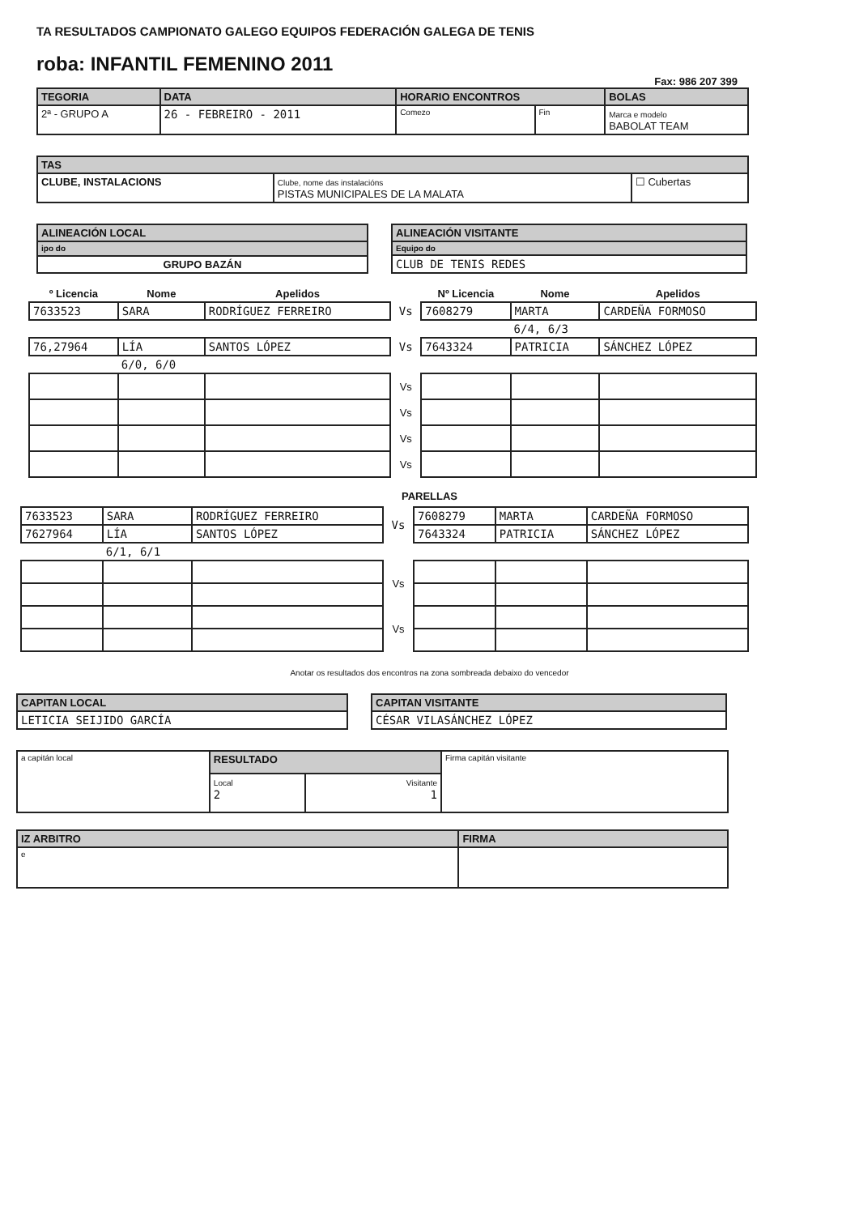TA RESULTADOS CAMPIONATO GALEGO EQUIPOS FEDERACIÓN GALEGA DE TENIS
roba: INFANTIL FEMENINO 2011
Fax: 986 207 399
| TEGORIA | DATA | HORARIO ENCONTROS | | BOLAS |
| --- | --- | --- | --- | --- |
| 2ª - GRUPO A | 26 - FEBREIRO - 2011 | Comezo | Fin | Marca e modelo BABOLAT TEAM |
| TAS | | |
| --- | --- | --- |
| CLUBE, INSTALACIONS | Clube, nome das instalacións PISTAS MUNICIPALES DE LA MALATA | ☐ Cubertas |
| ALINEACIÓN LOCAL |
| --- |
| ipo do |
| GRUPO BAZÁN |
| ALINEACIÓN VISITANTE |
| --- |
| Equipo do |
| CLUB DE TENIS REDES |
| º Licencia | Nome | Apelidos | | Nº Licencia | Nome | Apelidos |
| --- | --- | --- | --- | --- | --- | --- |
| 7633523 | SARA | RODRÍGUEZ FERREIRO | Vs | 7608279 | MARTA | CARDEÑA FORMOSO |
| | | | | | 6/4, 6/3 | |
| 76,27964 | LÍA | SANTOS LÓPEZ | Vs | 7643324 | PATRICIA | SÁNCHEZ LÓPEZ |
| | 6/0, 6/0 | | | | | |
| | | | Vs | | | |
| | | | Vs | | | |
| | | | Vs | | | |
| | | | Vs | | | |
PARELLAS
| 7633523 | SARA | RODRÍGUEZ FERREIRO | Vs | 7608279 | MARTA | CARDEÑA FORMOSO |
| 7627964 | LÍA | SANTOS LÓPEZ | | 7643324 | PATRICIA | SÁNCHEZ LÓPEZ |
| | 6/1, 6/1 | | | | | |
| | | | Vs | | | |
| | | | Vs | | | |
Anotar os resultados dos encontros na zona sombreada debaixo do vencedor
| CAPITAN LOCAL |
| --- |
| LETICIA SEIJIDO GARCÍA |
| CAPITAN VISITANTE |
| --- |
| CÉSAR VILASÁNCHEZ LÓPEZ |
| a capitán local | RESULTADO | | Firma capitán visitante |
| | Local 2 | Visitante 1 | |
| IZ ARBITRO | FIRMA |
| --- | --- |
| e | |